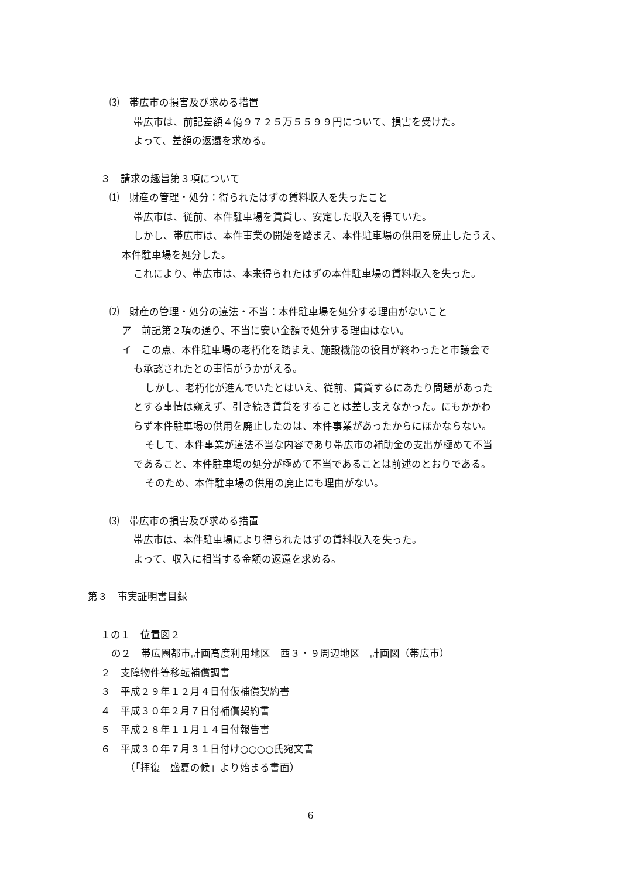⑶　帯広市の損害及び求める措置
帯広市は、前記差額４億９７２５万５５９９円について、損害を受けた。
よって、差額の返還を求める。
３　請求の趣旨第３項について
⑴　財産の管理・処分：得られたはずの賃料収入を失ったこと
帯広市は、従前、本件駐車場を賃貸し、安定した収入を得ていた。
しかし、帯広市は、本件事業の開始を踏まえ、本件駐車場の供用を廃止したうえ、
本件駐車場を処分した。
これにより、帯広市は、本来得られたはずの本件駐車場の賃料収入を失った。
⑵　財産の管理・処分の違法・不当：本件駐車場を処分する理由がないこと
ア　前記第２項の通り、不当に安い金額で処分する理由はない。
イ　この点、本件駐車場の老朽化を踏まえ、施設機能の役目が終わったと市議会で
も承認されたとの事情がうかがえる。
しかし、老朽化が進んでいたとはいえ、従前、賃貸するにあたり問題があった
とする事情は窺えず、引き続き賃貸をすることは差し支えなかった。にもかかわ
らず本件駐車場の供用を廃止したのは、本件事業があったからにほかならない。
そして、本件事業が違法不当な内容であり帯広市の補助金の支出が極めて不当
であること、本件駐車場の処分が極めて不当であることは前述のとおりである。
そのため、本件駐車場の供用の廃止にも理由がない。
⑶　帯広市の損害及び求める措置
帯広市は、本件駐車場により得られたはずの賃料収入を失った。
よって、収入に相当する金額の返還を求める。
第３　事実証明書目録
１の１　位置図２
の２　帯広圏都市計画高度利用地区　西３・９周辺地区　計画図（帯広市）
２　支障物件等移転補償調書
３　平成２９年１２月４日付仮補償契約書
４　平成３０年２月７日付補償契約書
５　平成２８年１１月１４日付報告書
６　平成３０年７月３１日付け○○○○氏宛文書
（「拝復　盛夏の候」より始まる書面）
6